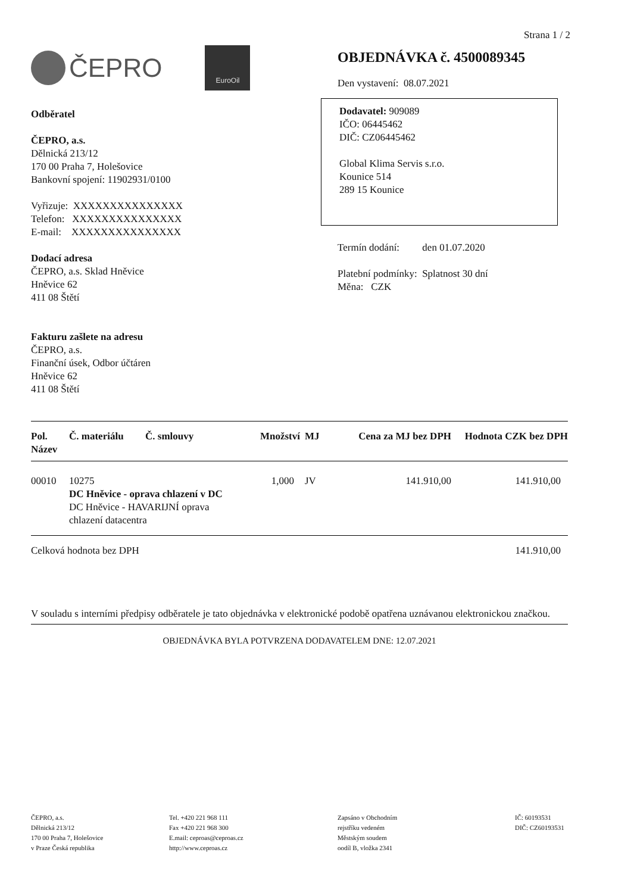Strana 1 / 2
ČEPRO
EuroOil
Odběratel
ČEPRO, a.s.
Dělnická 213/12
170 00 Praha 7, Holešovice
Bankovní spojení: 11902931/0100
Vyřizuje: XXXXXXXXXXXXXXX
Telefon: XXXXXXXXXXXXXXX
E-mail: XXXXXXXXXXXXXXX
Dodací adresa
ČEPRO, a.s. Sklad Hněvice
Hněvice 62
411 08 Štětí
Fakturu zašlete na adresu
ČEPRO, a.s.
Finanční úsek, Odbor účtáren
Hněvice 62
411 08 Štětí
OBJEDNÁVKA č. 4500089345
Den vystavení: 08.07.2021
Dodavatel: 909089
IČO: 06445462
DIČ: CZ06445462
Global Klima Servis s.r.o.
Kounice 514
289 15 Kounice
Termín dodání: den 01.07.2020
Platební podmínky: Splatnost 30 dní
Měna: CZK
| Pol. Název | Č. materiálu | Č. smlouvy | Množství | MJ | Cena za MJ bez DPH | Hodnota CZK bez DPH |
| --- | --- | --- | --- | --- | --- | --- |
| 00010 | 10275 DC Hněvice - oprava chlazení v DC DC Hněvice - HAVARIJNÍ oprava chlazení datacentra | | 1,000 | JV | 141.910,00 | 141.910,00 |
| Celková hodnota bez DPH | | | | | | 141.910,00 |
V souladu s interními předpisy odběratele je tato objednávka v elektronické podobě opatřena uznávanou elektronickou značkou.
OBJEDNÁVKA BYLA POTVRZENA DODAVATELEM DNE: 12.07.2021
ČEPRO, a.s.
Dělnická 213/12
170 00 Praha 7, Holešovice
v Praze Česká republika
Tel. +420 221 968 111
Fax +420 221 968 300
E.mail: ceproas@ceproas.cz
http://www.ceproas.cz
Zapsáno v Obchodním
rejstříku vedeném
Městským soudem
oodíl B, vložka 2341
IČ: 60193531
DIČ: CZ60193531